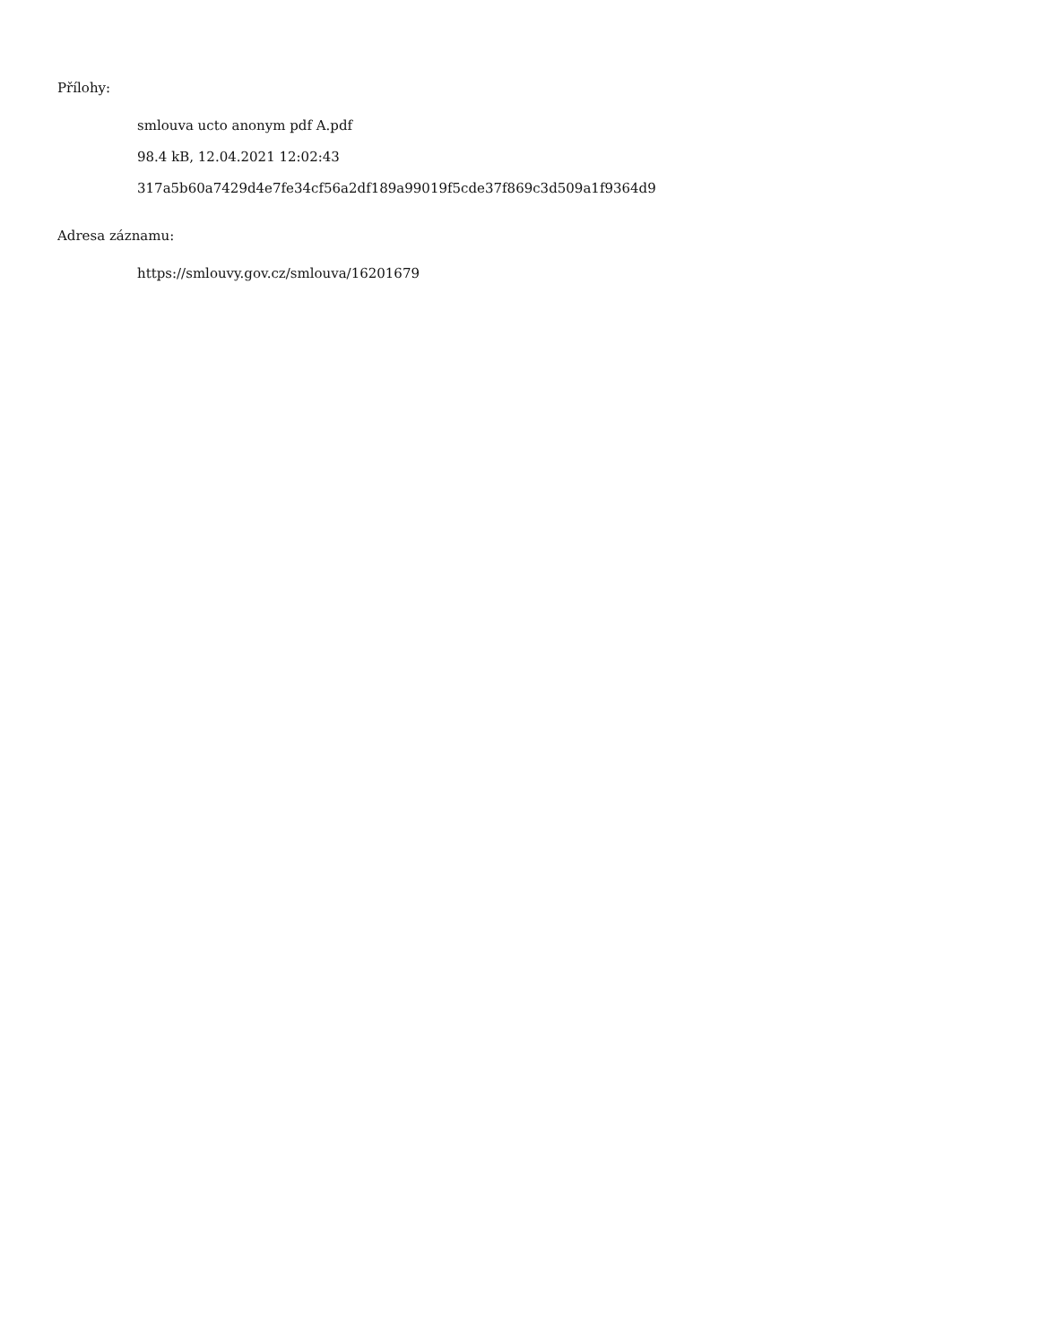Přílohy:
smlouva ucto anonym pdf A.pdf
98.4 kB, 12.04.2021 12:02:43
317a5b60a7429d4e7fe34cf56a2df189a99019f5cde37f869c3d509a1f9364d9
Adresa záznamu:
https://smlouvy.gov.cz/smlouva/16201679